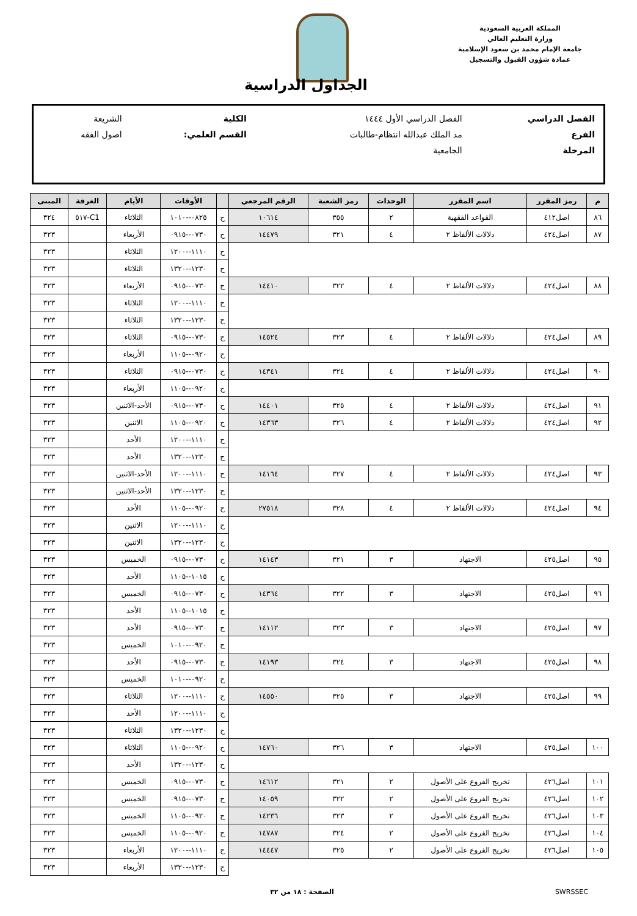المملكة العربية السعودية
وزارة التعليم العالي
جامعة الإمام محمد بن سعود الإسلامية
عمادة شؤون القبول والتسجيل
الجداول الدراسية
| الفصل الدراسي | الفصل الدراسي الأول ١٤٤٤ | الكلية | الشريعة |
| الفرع | مد الملك عبدالله انتظام-طالبات | القسم العلمي: | اصول الفقه |
| المرحلة | الجامعية | | |
| م | رمز المقرر | اسم المقرر | الوحدات | رمز الشعبة | الرقم المرجعي | | الأوقات | الأيام | الغرفة | المبنى |
| --- | --- | --- | --- | --- | --- | --- | --- | --- | --- | --- |
| ٨٦ | اصل٤١٢ | القواعد الفقهية | ٢ | ٣٥٥ | ١٠٦١٤ | ح | ٠٨٢٥--١٠١٠ | الثلاثاء | C1-٥١٧ | ٣٢٤ |
| ٨٧ | اصل٤٢٤ | دلالات الألفاظ ٢ | ٤ | ٣٢١ | ١٤٤٧٩ | ح | ٠٧٣٠--٠٩١٥ | الأربعاء | | ٣٢٣ |
| | | | | | | ح | ١١١٠--١٢٠٠ | الثلاثاء | | ٣٢٣ |
| | | | | | | ح | ١٢٣٠--١٣٢٠ | الثلاثاء | | ٣٢٣ |
| ٨٨ | اصل٤٢٤ | دلالات الألفاظ ٢ | ٤ | ٣٢٢ | ١٤٤١٠ | ح | ٠٧٣٠--٠٩١٥ | الأربعاء | | ٣٢٣ |
| | | | | | | ح | ١١١٠--١٢٠٠ | الثلاثاء | | ٣٢٣ |
| | | | | | | ح | ١٢٣٠--١٣٢٠ | الثلاثاء | | ٣٢٣ |
| ٨٩ | اصل٤٢٤ | دلالات الألفاظ ٢ | ٤ | ٣٢٣ | ١٤٥٢٤ | ح | ٠٧٣٠--٠٩١٥ | الثلاثاء | | ٣٢٣ |
| | | | | | | ح | ٠٩٢٠--١١٠٥ | الأربعاء | | ٣٢٣ |
| ٩٠ | اصل٤٢٤ | دلالات الألفاظ ٢ | ٤ | ٣٢٤ | ١٤٣٤١ | ح | ٠٧٣٠--٠٩١٥ | الثلاثاء | | ٣٢٣ |
| | | | | | | ح | ٠٩٢٠--١١٠٥ | الأربعاء | | ٣٢٣ |
| ٩١ | اصل٤٢٤ | دلالات الألفاظ ٢ | ٤ | ٣٢٥ | ١٤٤٠١ | ح | ٠٧٣٠--٠٩١٥ | الأحد-الاثنين | | ٣٢٣ |
| ٩٢ | اصل٤٢٤ | دلالات الألفاظ ٢ | ٤ | ٣٢٦ | ١٤٣٦٣ | ح | ٠٩٢٠--١١٠٥ | الاثنين | | ٣٢٣ |
| | | | | | | ح | ١١١٠--١٢٠٠ | الأحد | | ٣٢٣ |
| | | | | | | ح | ١٢٣٠--١٣٢٠ | الأحد | | ٣٢٣ |
| ٩٣ | اصل٤٢٤ | دلالات الألفاظ ٢ | ٤ | ٣٢٧ | ١٤١٦٤ | ح | ١١١٠--١٢٠٠ | الأحد-الاثنين | | ٣٢٣ |
| | | | | | | ح | ١٢٣٠--١٣٢٠ | الأحد-الاثنين | | ٣٢٣ |
| ٩٤ | اصل٤٢٤ | دلالات الألفاظ ٢ | ٤ | ٣٢٨ | ٢٧٥١٨ | ح | ٠٩٢٠--١١٠٥ | الأحد | | ٣٢٣ |
| | | | | | | ح | ١١١٠--١٢٠٠ | الاثنين | | ٣٢٣ |
| | | | | | | ح | ١٢٣٠--١٣٢٠ | الاثنين | | ٣٢٣ |
| ٩٥ | اصل٤٢٥ | الاجتهاد | ٣ | ٣٢١ | ١٤١٤٣ | ح | ٠٧٣٠--٠٩١٥ | الخميس | | ٣٢٣ |
| | | | | | | ح | ١٠١٥--١١٠٥ | الأحد | | ٣٢٣ |
| ٩٦ | اصل٤٢٥ | الاجتهاد | ٣ | ٣٢٢ | ١٤٣٦٤ | ح | ٠٧٣٠--٠٩١٥ | الخميس | | ٣٢٣ |
| | | | | | | ح | ١٠١٥--١١٠٥ | الأحد | | ٣٢٣ |
| ٩٧ | اصل٤٢٥ | الاجتهاد | ٣ | ٣٢٣ | ١٤١١٢ | ح | ٠٧٣٠--٠٩١٥ | الأحد | | ٣٢٣ |
| | | | | | | ح | ٠٩٢٠--١٠١٠ | الخميس | | ٣٢٣ |
| ٩٨ | اصل٤٢٥ | الاجتهاد | ٣ | ٣٢٤ | ١٤١٩٣ | ح | ٠٧٣٠--٠٩١٥ | الأحد | | ٣٢٣ |
| | | | | | | ح | ٠٩٢٠--١٠١٠ | الخميس | | ٣٢٣ |
| ٩٩ | اصل٤٢٥ | الاجتهاد | ٣ | ٣٢٥ | ١٤٥٥٠ | ح | ١١١٠--١٢٠٠ | الثلاثاء | | ٣٢٣ |
| | | | | | | ح | ١١١٠--١٢٠٠ | الأحد | | ٣٢٣ |
| | | | | | | ح | ١٢٣٠--١٣٢٠ | الثلاثاء | | ٣٢٣ |
| ١٠٠ | اصل٤٢٥ | الاجتهاد | ٣ | ٣٢٦ | ١٤٧٦٠ | ح | ٠٩٢٠--١١٠٥ | الثلاثاء | | ٣٢٣ |
| | | | | | | ح | ١٢٣٠--١٣٢٠ | الأحد | | ٣٢٣ |
| ١٠١ | اصل٤٢٦ | تخريج الفروع على الأصول | ٢ | ٣٢١ | ١٤٦١٢ | ح | ٠٧٣٠--٠٩١٥ | الخميس | | ٣٢٣ |
| ١٠٢ | اصل٤٢٦ | تخريج الفروع على الأصول | ٢ | ٣٢٢ | ١٤٠٥٩ | ح | ٠٧٣٠--٠٩١٥ | الخميس | | ٣٢٣ |
| ١٠٣ | اصل٤٢٦ | تخريج الفروع على الأصول | ٢ | ٣٢٣ | ١٤٢٣٦ | ح | ٠٩٢٠--١١٠٥ | الخميس | | ٣٢٣ |
| ١٠٤ | اصل٤٢٦ | تخريج الفروع على الأصول | ٢ | ٣٢٤ | ١٤٧٨٧ | ح | ٠٩٢٠--١١٠٥ | الخميس | | ٣٢٣ |
| ١٠٥ | اصل٤٢٦ | تخريج الفروع على الأصول | ٢ | ٣٢٥ | ١٤٤٤٧ | ح | ١١١٠--١٢٠٠ | الأربعاء | | ٣٢٣ |
| | | | | | | ح | ١٢٣٠--١٣٢٠ | الأربعاء | | ٣٢٣ |
SWRSSEC الصفحة : ١٨ من ٣٢